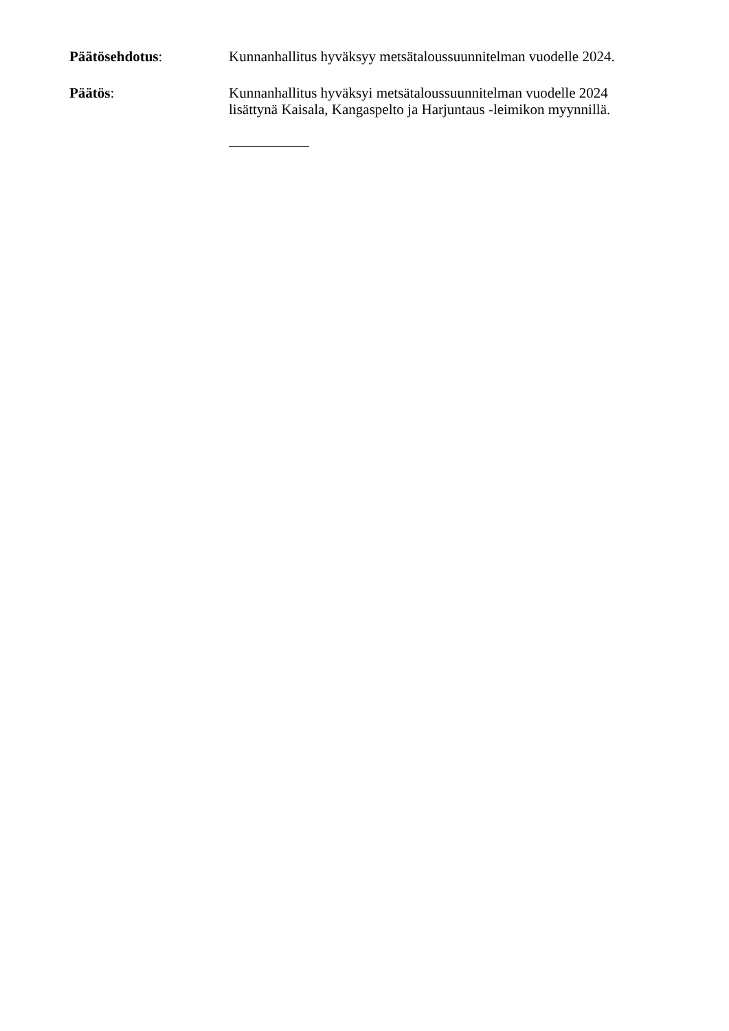Päätösehdotus:
Kunnanhallitus hyväksyy metsätaloussuunnitelman vuodelle 2024.
Päätös:
Kunnanhallitus hyväksyi metsätaloussuunnitelman vuodelle 2024
lisättynä Kaisala, Kangaspelto ja Harjuntaus -leimikon myynnillä.